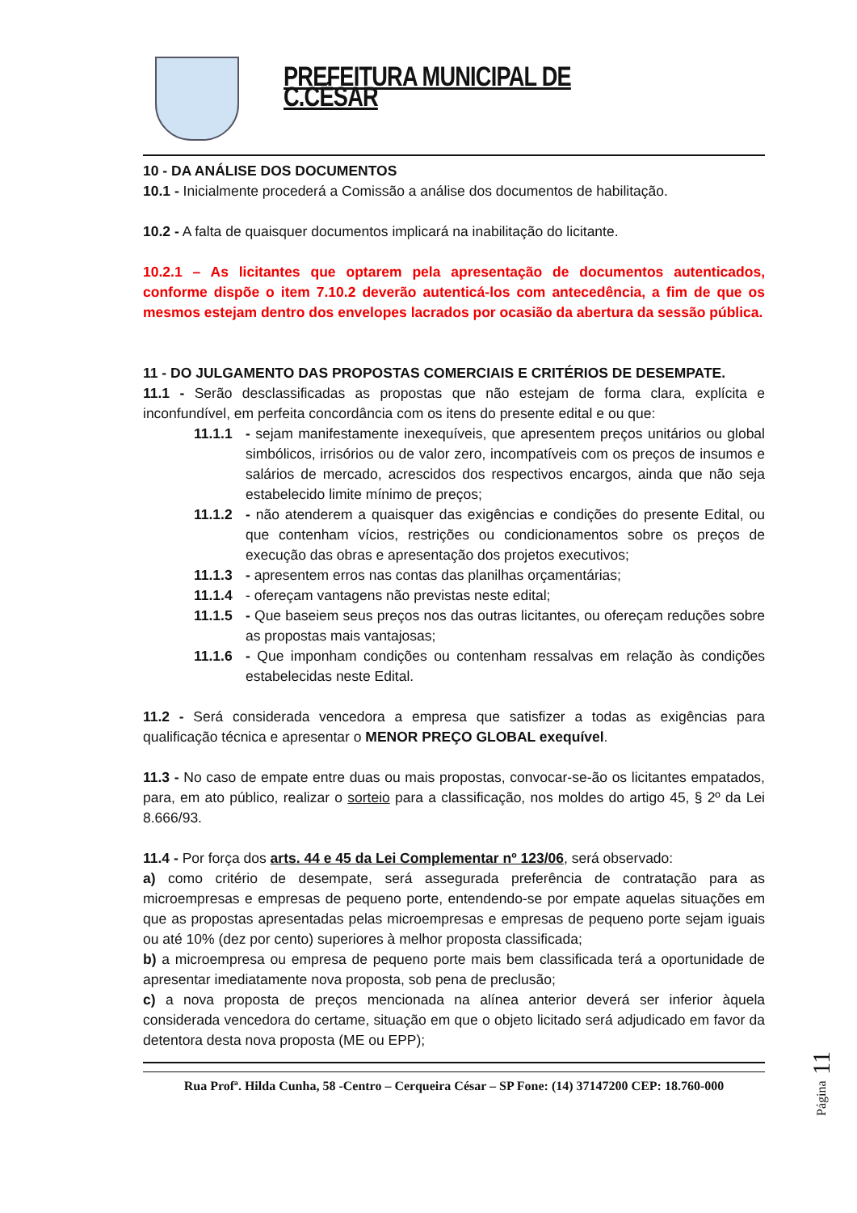PREFEITURA MUNICIPAL DE C.CÉSAR
10 - DA ANÁLISE DOS DOCUMENTOS
10.1 - Inicialmente procederá a Comissão a análise dos documentos de habilitação.
10.2 - A falta de quaisquer documentos implicará na inabilitação do licitante.
10.2.1 – As licitantes que optarem pela apresentação de documentos autenticados, conforme dispõe o item 7.10.2 deverão autenticá-los com antecedência, a fim de que os mesmos estejam dentro dos envelopes lacrados por ocasião da abertura da sessão pública.
11 - DO JULGAMENTO DAS PROPOSTAS COMERCIAIS E CRITÉRIOS DE DESEMPATE.
11.1 - Serão desclassificadas as propostas que não estejam de forma clara, explícita e inconfundível, em perfeita concordância com os itens do presente edital e ou que:
11.1.1 - sejam manifestamente inexequíveis, que apresentem preços unitários ou global simbólicos, irrisórios ou de valor zero, incompatíveis com os preços de insumos e salários de mercado, acrescidos dos respectivos encargos, ainda que não seja estabelecido limite mínimo de preços;
11.1.2 - não atenderem a quaisquer das exigências e condições do presente Edital, ou que contenham vícios, restrições ou condicionamentos sobre os preços de execução das obras e apresentação dos projetos executivos;
11.1.3 - apresentem erros nas contas das planilhas orçamentárias;
11.1.4 - ofereçam vantagens não previstas neste edital;
11.1.5 - Que baseiem seus preços nos das outras licitantes, ou ofereçam reduções sobre as propostas mais vantajosas;
11.1.6 - Que imponham condições ou contenham ressalvas em relação às condições estabelecidas neste Edital.
11.2 - Será considerada vencedora a empresa que satisfizer a todas as exigências para qualificação técnica e apresentar o MENOR PREÇO GLOBAL exequível.
11.3 - No caso de empate entre duas ou mais propostas, convocar-se-ão os licitantes empatados, para, em ato público, realizar o sorteio para a classificação, nos moldes do artigo 45, § 2º da Lei 8.666/93.
11.4 - Por força dos arts. 44 e 45 da Lei Complementar nº 123/06, será observado:
a) como critério de desempate, será assegurada preferência de contratação para as microempresas e empresas de pequeno porte, entendendo-se por empate aquelas situações em que as propostas apresentadas pelas microempresas e empresas de pequeno porte sejam iguais ou até 10% (dez por cento) superiores à melhor proposta classificada;
b) a microempresa ou empresa de pequeno porte mais bem classificada terá a oportunidade de apresentar imediatamente nova proposta, sob pena de preclusão;
c) a nova proposta de preços mencionada na alínea anterior deverá ser inferior àquela considerada vencedora do certame, situação em que o objeto licitado será adjudicado em favor da detentora desta nova proposta (ME ou EPP);
Rua Profª. Hilda Cunha, 58 -Centro – Cerqueira César – SP Fone: (14) 37147200 CEP: 18.760-000
Página 11